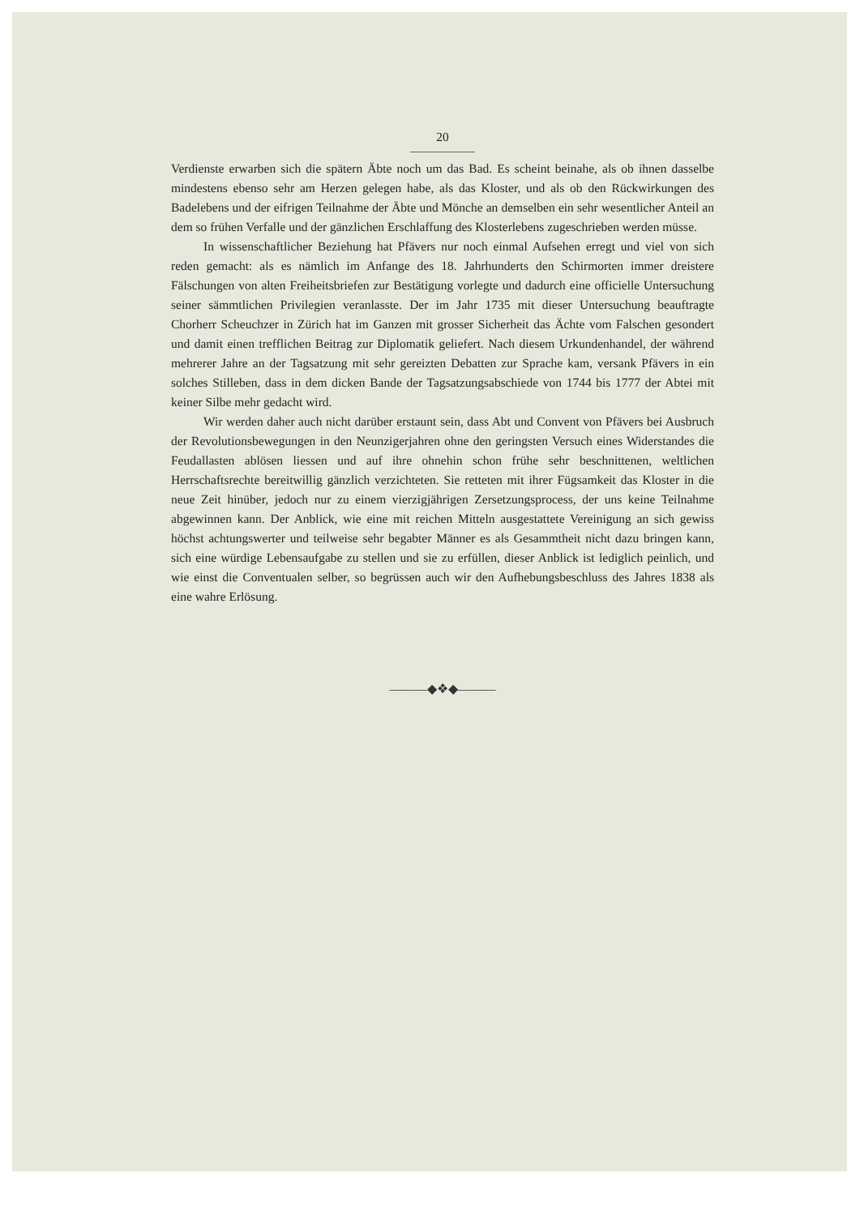20
Verdienste erwarben sich die spätern Äbte noch um das Bad. Es scheint beinahe, als ob ihnen dasselbe mindestens ebenso sehr am Herzen gelegen habe, als das Kloster, und als ob den Rückwirkungen des Badelebens und der eifrigen Teilnahme der Äbte und Mönche an demselben ein sehr wesentlicher Anteil an dem so frühen Verfalle und der gänzlichen Erschlaffung des Klosterlebens zugeschrieben werden müsse.
In wissenschaftlicher Beziehung hat Pfävers nur noch einmal Aufsehen erregt und viel von sich reden gemacht: als es nämlich im Anfange des 18. Jahrhunderts den Schirmorten immer dreistere Fälschungen von alten Freiheitsbriefen zur Bestätigung vorlegte und dadurch eine officielle Untersuchung seiner sämmtlichen Privilegien veranlasste. Der im Jahr 1735 mit dieser Untersuchung beauftragte Chorherr Scheuchzer in Zürich hat im Ganzen mit grosser Sicherheit das Ächte vom Falschen gesondert und damit einen trefflichen Beitrag zur Diplomatik geliefert. Nach diesem Urkundenhandel, der während mehrerer Jahre an der Tagsatzung mit sehr gereizten Debatten zur Sprache kam, versank Pfävers in ein solches Stilleben, dass in dem dicken Bande der Tagsatzungsabschiede von 1744 bis 1777 der Abtei mit keiner Silbe mehr gedacht wird.
Wir werden daher auch nicht darüber erstaunt sein, dass Abt und Convent von Pfävers bei Ausbruch der Revolutionsbewegungen in den Neunzigerjahren ohne den geringsten Versuch eines Widerstandes die Feudallasten ablösen liessen und auf ihre ohnehin schon frühe sehr beschnittenen, weltlichen Herrschaftsrechte bereitwillig gänzlich verzichteten. Sie retteten mit ihrer Fügsamkeit das Kloster in die neue Zeit hinüber, jedoch nur zu einem vierzigjährigen Zersetzungsprocess, der uns keine Teilnahme abgewinnen kann. Der Anblick, wie eine mit reichen Mitteln ausgestattete Vereinigung an sich gewiss höchst achtungswerter und teilweise sehr begabter Männer es als Gesammtheit nicht dazu bringen kann, sich eine würdige Lebensaufgabe zu stellen und sie zu erfüllen, dieser Anblick ist lediglich peinlich, und wie einst die Conventualen selber, so begrüssen auch wir den Aufhebungsbeschluss des Jahres 1838 als eine wahre Erlösung.
———◆❖◆———